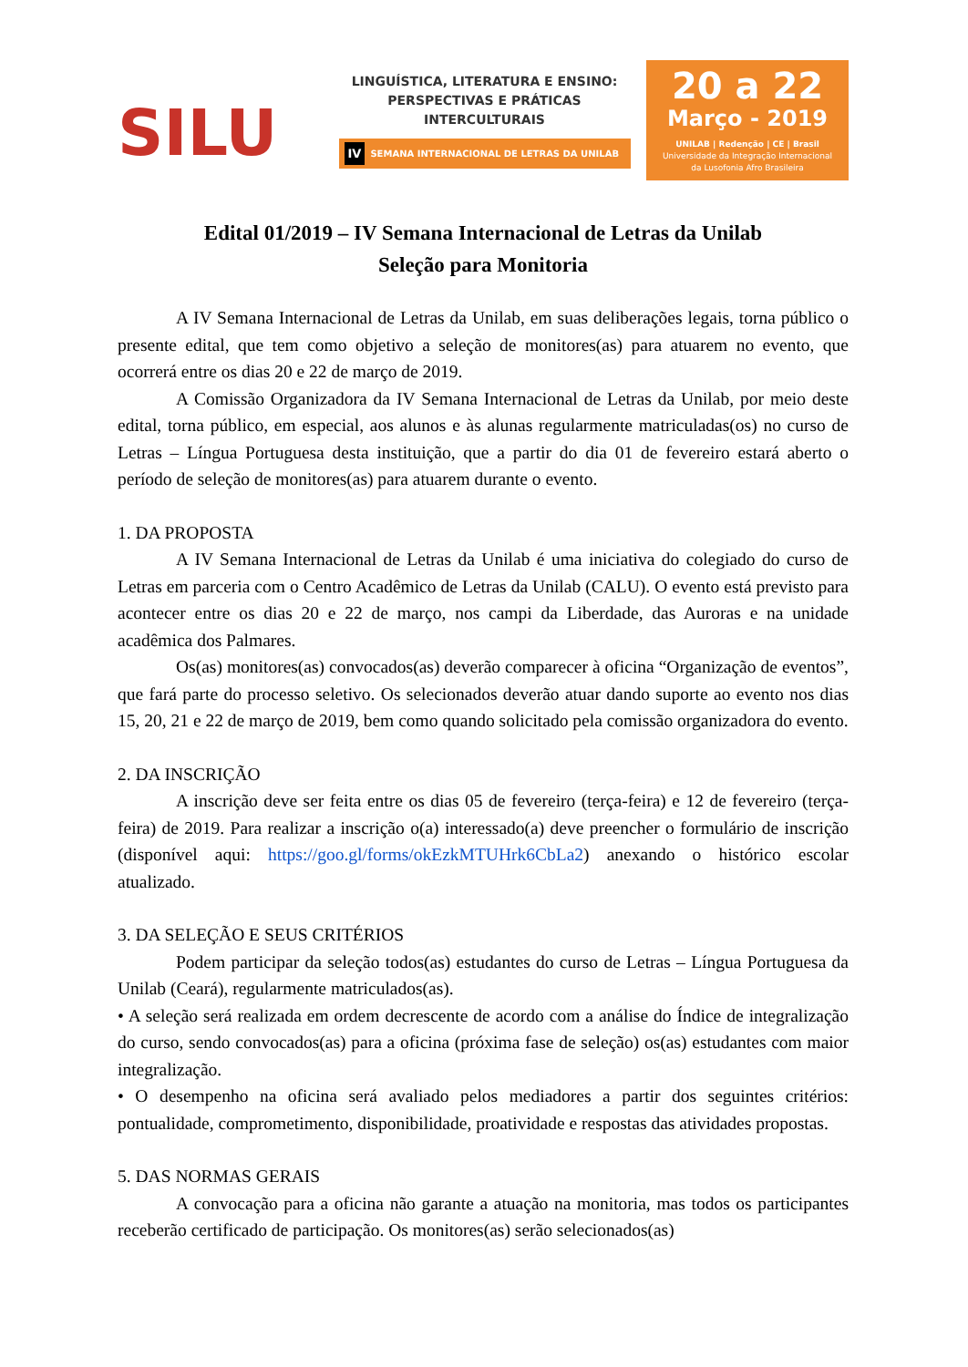SILU
LINGUÍSTICA, LITERATURA E ENSINO:
PERSPECTIVAS E PRÁTICAS
INTERCULTURAIS
IV SEMANA INTERNACIONAL DE LETRAS DA UNILAB
20 a 22
Março - 2019
UNILAB | Redenção | CE | Brasil
Universidade da Integração Internacional
da Lusofonia Afro Brasileira
Edital 01/2019 – IV Semana Internacional de Letras da Unilab
Seleção para Monitoria
A IV Semana Internacional de Letras da Unilab, em suas deliberações legais, torna público o presente edital, que tem como objetivo a seleção de monitores(as) para atuarem no evento, que ocorrerá entre os dias 20 e 22 de março de 2019.
A Comissão Organizadora da IV Semana Internacional de Letras da Unilab, por meio deste edital, torna público, em especial, aos alunos e às alunas regularmente matriculadas(os) no curso de Letras – Língua Portuguesa desta instituição, que a partir do dia 01 de fevereiro estará aberto o período de seleção de monitores(as) para atuarem durante o evento.
1. DA PROPOSTA
A IV Semana Internacional de Letras da Unilab é uma iniciativa do colegiado do curso de Letras em parceria com o Centro Acadêmico de Letras da Unilab (CALU). O evento está previsto para acontecer entre os dias 20 e 22 de março, nos campi da Liberdade, das Auroras e na unidade acadêmica dos Palmares.
Os(as) monitores(as) convocados(as) deverão comparecer à oficina “Organização de eventos”, que fará parte do processo seletivo. Os selecionados deverão atuar dando suporte ao evento nos dias 15, 20, 21 e 22 de março de 2019, bem como quando solicitado pela comissão organizadora do evento.
2. DA INSCRIÇÃO
A inscrição deve ser feita entre os dias 05 de fevereiro (terça-feira) e 12 de fevereiro (terça-feira) de 2019. Para realizar a inscrição o(a) interessado(a) deve preencher o formulário de inscrição (disponível aqui: https://goo.gl/forms/okEzkMTUHrk6CbLa2) anexando o histórico escolar atualizado.
3. DA SELEÇÃO E SEUS CRITÉRIOS
Podem participar da seleção todos(as) estudantes do curso de Letras – Língua Portuguesa da Unilab (Ceará), regularmente matriculados(as).
• A seleção será realizada em ordem decrescente de acordo com a análise do Índice de integralização do curso, sendo convocados(as) para a oficina (próxima fase de seleção) os(as) estudantes com maior integralização.
• O desempenho na oficina será avaliado pelos mediadores a partir dos seguintes critérios: pontualidade, comprometimento, disponibilidade, proatividade e respostas das atividades propostas.
5. DAS NORMAS GERAIS
A convocação para a oficina não garante a atuação na monitoria, mas todos os participantes receberão certificado de participação. Os monitores(as) serão selecionados(as)